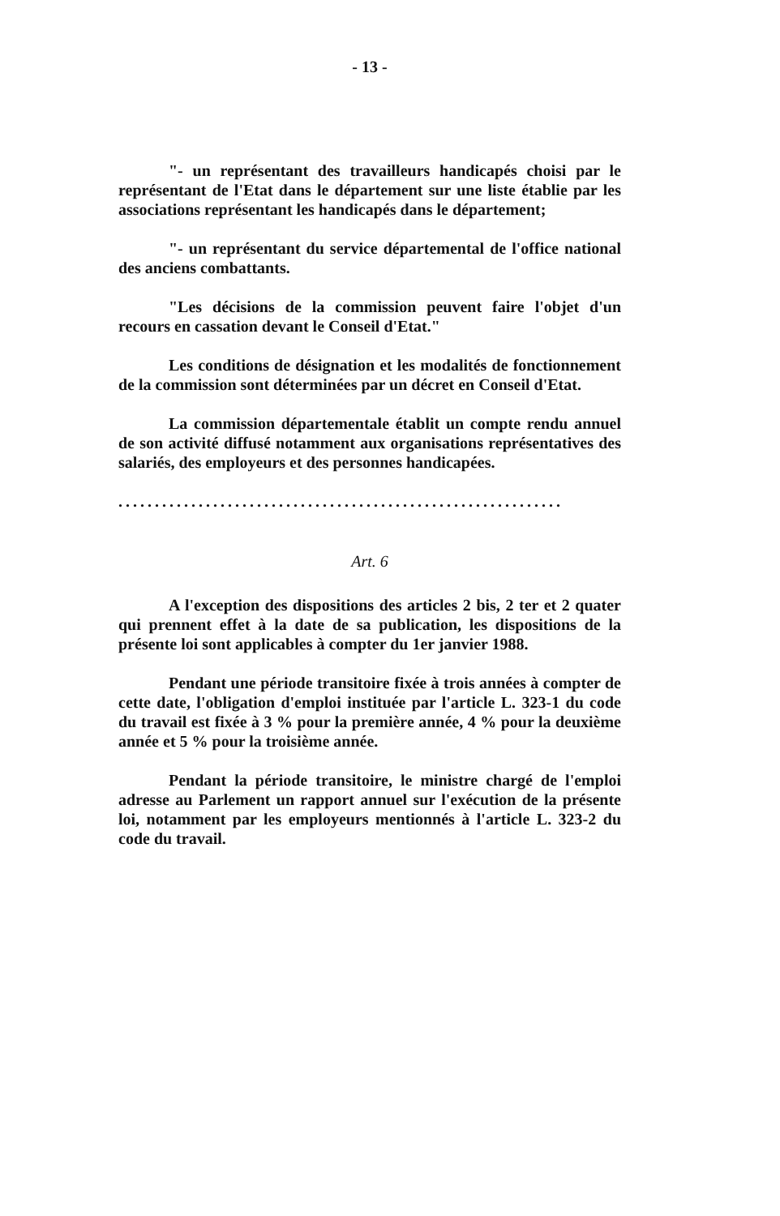- 13 -
"- un représentant des travailleurs handicapés choisi par le représentant de l'Etat dans le département sur une liste établie par les associations représentant les handicapés dans le département;
"- un représentant du service départemental de l'office national des anciens combattants.
"Les décisions de la commission peuvent faire l'objet d'un recours en cassation devant le Conseil d'Etat."
Les conditions de désignation et les modalités de fonctionnement de la commission sont déterminées par un décret en Conseil d'Etat.
La commission départementale établit un compte rendu annuel de son activité diffusé notamment aux organisations représentatives des salariés, des employeurs et des personnes handicapées.
.............................................................
Art. 6
A l'exception des dispositions des articles 2 bis, 2 ter et 2 quater qui prennent effet à la date de sa publication, les dispositions de la présente loi sont applicables à compter du 1er janvier 1988.
Pendant une période transitoire fixée à trois années à compter de cette date, l'obligation d'emploi instituée par l'article L. 323-1 du code du travail est fixée à 3 % pour la première année, 4 % pour la deuxième année et 5 % pour la troisième année.
Pendant la période transitoire, le ministre chargé de l'emploi adresse au Parlement un rapport annuel sur l'exécution de la présente loi, notamment par les employeurs mentionnés à l'article L. 323-2 du code du travail.